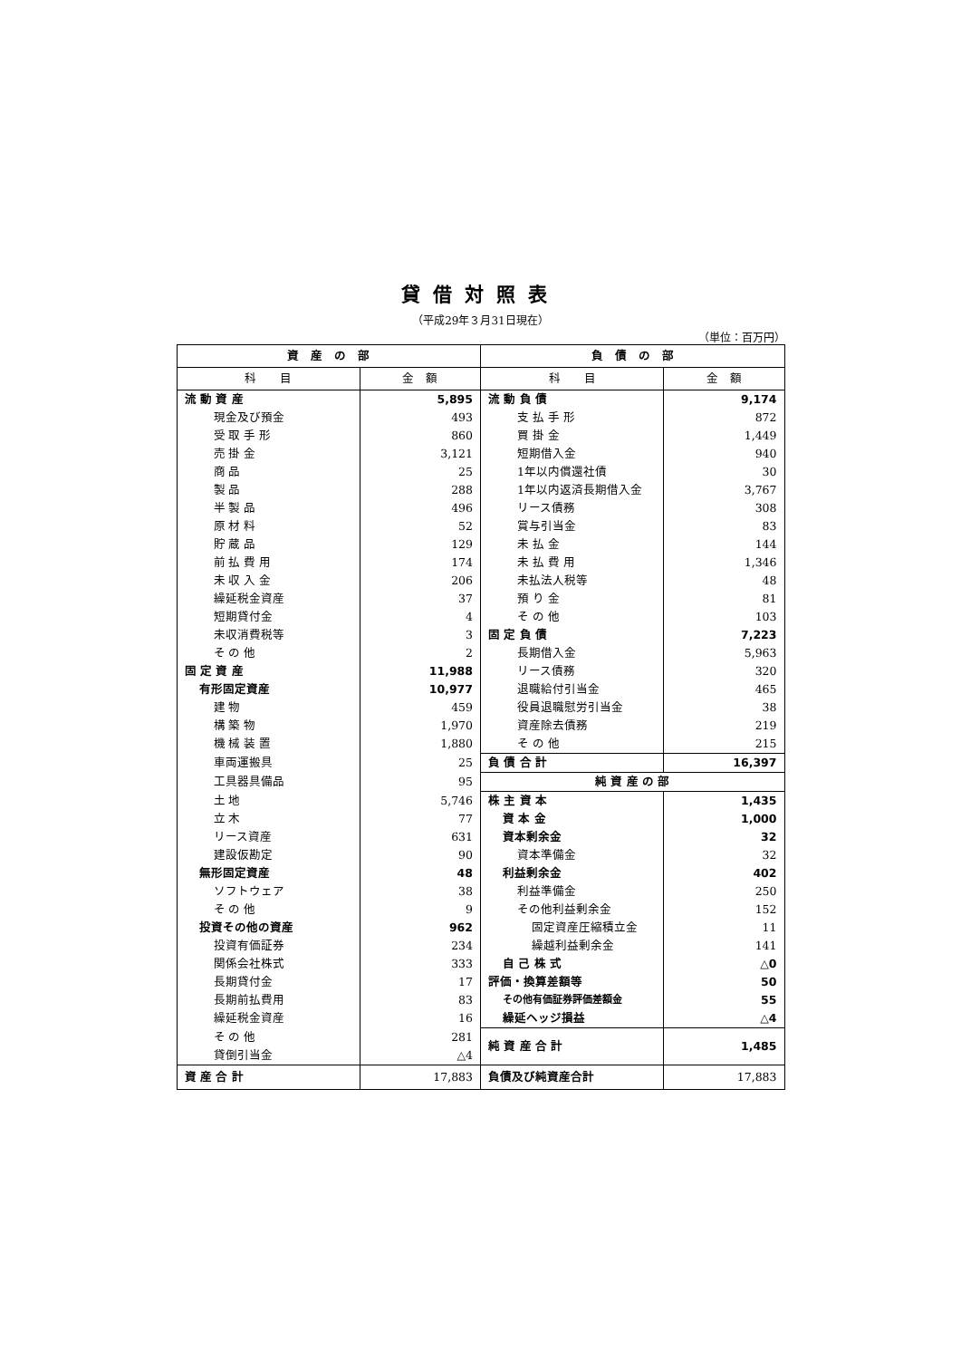貸借対照表
（平成29年３月31日現在）
（単位：百万円）
| 資 産 の 部 | | 負 債 の 部 | |
| --- | --- | --- | --- |
| 科 目 | 金 額 | 科 目 | 金 額 |
| 流 動 資 産 | 5,895 | 流 動 負 債 | 9,174 |
| 現金及び預金 | 493 | 支 払 手 形 | 872 |
| 受 取 手 形 | 860 | 買 掛 金 | 1,449 |
| 売 掛 金 | 3,121 | 短期借入金 | 940 |
| 商 品 | 25 | 1年以内償還社債 | 30 |
| 製 品 | 288 | 1年以内返済長期借入金 | 3,767 |
| 半 製 品 | 496 | リース債務 | 308 |
| 原 材 料 | 52 | 賞与引当金 | 83 |
| 貯 蔵 品 | 129 | 未 払 金 | 144 |
| 前 払 費 用 | 174 | 未 払 費 用 | 1,346 |
| 未 収 入 金 | 206 | 未払法人税等 | 48 |
| 繰延税金資産 | 37 | 預 り 金 | 81 |
| 短期貸付金 | 4 | そ の 他 | 103 |
| 未収消費税等 | 3 | 固 定 負 債 | 7,223 |
| そ の 他 | 2 | 長期借入金 | 5,963 |
| 固 定 資 産 | 11,988 | リース債務 | 320 |
| 有形固定資産 | 10,977 | 退職給付引当金 | 465 |
| 建 物 | 459 | 役員退職慰労引当金 | 38 |
| 構 築 物 | 1,970 | 資産除去債務 | 219 |
| 機 械 装 置 | 1,880 | そ の 他 | 215 |
| 車両運搬具 | 25 | 負 債 合 計 | 16,397 |
| 工具器具備品 | 95 | 純 資 産 の 部 | |
| 土 地 | 5,746 | 株 主 資 本 | 1,435 |
| 立 木 | 77 | 資 本 金 | 1,000 |
| リース資産 | 631 | 資本剰余金 | 32 |
| 建設仮勘定 | 90 | 資本準備金 | 32 |
| 無形固定資産 | 48 | 利益剰余金 | 402 |
| ソフトウェア | 38 | 利益準備金 | 250 |
| そ の 他 | 9 | その他利益剰余金 | 152 |
| 投資その他の資産 | 962 | 固定資産圧縮積立金 | 11 |
| 投資有価証券 | 234 | 繰越利益剰余金 | 141 |
| 関係会社株式 | 333 | 自 己 株 式 | △0 |
| 長期貸付金 | 17 | 評価・換算差額等 | 50 |
| 長期前払費用 | 83 | その他有価証券評価差額金 | 55 |
| 繰延税金資産 | 16 | 繰延ヘッジ損益 | △4 |
| そ の 他 | 281 | 純 資 産 合 計 | 1,485 |
| 貸倒引当金 | △4 | | |
| 資 産 合 計 | 17,883 | 負債及び純資産合計 | 17,883 |